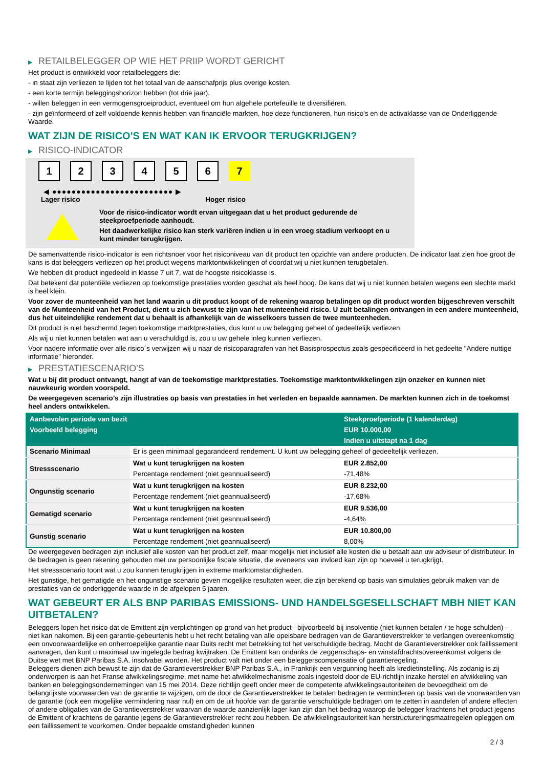▶ RETAILBELEGGER OP WIE HET PRIIP WORDT GERICHT
Het product is ontwikkeld voor retailbeleggers die:
- in staat zijn verliezen te lijden tot het totaal van de aanschafprijs plus overige kosten.
- een korte termijn beleggingshorizon hebben (tot drie jaar).
- willen beleggen in een vermogensgroeiproduct, eventueel om hun algehele portefeuille te diversifiëren.
- zijn geïnformeerd of zelf voldoende kennis hebben van financiële markten, hoe deze functioneren, hun risico's en de activaklasse van de Onderliggende Waarde.
WAT ZIJN DE RISICO'S EN WAT KAN IK ERVOOR TERUGKRIJGEN?
▶ RISICO-INDICATOR
1 2 3 4 5 6 7
◀ ●●●●●●●●●●●●●●●●●●●●●●●●● ▶
Lager risico Hoger risico
Voor de risico-indicator wordt ervan uitgegaan dat u het product gedurende de steekproefperiode aanhoudt.
Het daadwerkelijke risico kan sterk variëren indien u in een vroeg stadium verkoopt en u kunt minder terugkrijgen.
De samenvattende risico-indicator is een richtsnoer voor het risiconiveau van dit product ten opzichte van andere producten. De indicator laat zien hoe groot de kans is dat beleggers verliezen op het product wegens marktontwikkelingen of doordat wij u niet kunnen terugbetalen.
We hebben dit product ingedeeld in klasse 7 uit 7, wat de hoogste risicoklasse is.
Dat betekent dat potentiële verliezen op toekomstige prestaties worden geschat als heel hoog. De kans dat wij u niet kunnen betalen wegens een slechte markt is heel klein.
Voor zover de munteenheid van het land waarin u dit product koopt of de rekening waarop betalingen op dit product worden bijgeschreven verschilt van de Munteenheid van het Product, dient u zich bewust te zijn van het munteenheid risico. U zult betalingen ontvangen in een andere munteenheid, dus het uiteindelijke rendement dat u behaalt is afhankelijk van de wisselkoers tussen de twee munteenheden.
Dit product is niet beschermd tegen toekomstige marktprestaties, dus kunt u uw belegging geheel of gedeeltelijk verliezen.
Als wij u niet kunnen betalen wat aan u verschuldigd is, zou u uw gehele inleg kunnen verliezen.
Voor nadere informatie over alle risico´s verwijzen wij u naar de risicoparagrafen van het Basisprospectus zoals gespecificeerd in het gedeelte "Andere nuttige informatie" hieronder.
▶ PRESTATIESCENARIO'S
Wat u bij dit product ontvangt, hangt af van de toekomstige marktprestaties. Toekomstige marktontwikkelingen zijn onzeker en kunnen niet nauwkeurig worden voorspeld.
De weergegeven scenario’s zijn illustraties op basis van prestaties in het verleden en bepaalde aannamen. De markten kunnen zich in de toekomst heel anders ontwikkelen.
| Aanbevolen periode van bezit | | Steekproefperiode (1 kalenderdag) |
| --- | --- | --- |
| Voorbeeld belegging | | EUR 10.000,00 |
| | | Indien u uitstapt na 1 dag |
| Scenario Minimaal | Er is geen minimaal gegarandeerd rendement. U kunt uw belegging geheel of gedeeltelijk verliezen. | |
| Stressscenario | Wat u kunt terugkrijgen na kosten | EUR 2.852,00 |
| | Percentage rendement (niet geannualiseerd) | -71,48% |
| Ongunstig scenario | Wat u kunt terugkrijgen na kosten | EUR 8.232,00 |
| | Percentage rendement (niet geannualiseerd) | -17,68% |
| Gematigd scenario | Wat u kunt terugkrijgen na kosten | EUR 9.536,00 |
| | Percentage rendement (niet geannualiseerd) | -4,64% |
| Gunstig scenario | Wat u kunt terugkrijgen na kosten | EUR 10.800,00 |
| | Percentage rendement (niet geannualiseerd) | 8,00% |
De weergegeven bedragen zijn inclusief alle kosten van het product zelf, maar mogelijk niet inclusief alle kosten die u betaalt aan uw adviseur of distributeur. In de bedragen is geen rekening gehouden met uw persoonlijke fiscale situatie, die eveneens van invloed kan zijn op hoeveel u terugkrijgt.
Het stressscenario toont wat u zou kunnen terugkrijgen in extreme marktomstandigheden.
Het gunstige, het gematigde en het ongunstige scenario geven mogelijke resultaten weer, die zijn berekend op basis van simulaties gebruik maken van de prestaties van de onderliggende waarde in de afgelopen 5 jaaren.
WAT GEBEURT ER ALS BNP PARIBAS EMISSIONS- UND HANDELSGESELLSCHAFT MBH NIET KAN UITBETALEN?
Beleggers lopen het risico dat de Emittent zijn verplichtingen op grond van het product– bijvoorbeeld bij insolventie (niet kunnen betalen / te hoge schulden) – niet kan nakomen. Bij een garantie-gebeurtenis hebt u het recht betaling van alle opeisbare bedragen van de Garantieverstrekker te verlangen overeenkomstig een onvoorwaardelijke en onherroepelijke garantie naar Duits recht met betrekking tot het verschuldigde bedrag. Mocht de Garantieverstrekker ook faillissement aanvragen, dan kunt u maximaal uw ingelegde bedrag kwijtraken. De Emittent kan ondanks de zeggenschaps- en winstafdrachtsovereenkomst volgens de Duitse wet met BNP Paribas S.A. insolvabel worden. Het product valt niet onder een beleggerscompensatie of garantieregeling.
Beleggers dienen zich bewust te zijn dat de Garantieverstrekker BNP Paribas S.A., in Frankrijk een vergunning heeft als kredietinstelling. Als zodanig is zij onderworpen is aan het Franse afwikkelingsregime, met name het afwikkelmechanisme zoals ingesteld door de EU-richtlijn inzake herstel en afwikkeling van banken en beleggingsondernemingen van 15 mei 2014. Deze richtlijn geeft onder meer de competente afwikkelingsautoriteiten de bevoegdheid om de belangrijkste voorwaarden van de garantie te wijzigen, om de door de Garantieverstrekker te betalen bedragen te verminderen op basis van de voorwaarden van de garantie (ook een mogelijke vermindering naar nul) en om de uit hoofde van de garantie verschuldigde bedragen om te zetten in aandelen of andere effecten of andere obligaties van de Garantieverstrekker waarvan de waarde aanzienlijk lager kan zijn dan het bedrag waarop de belegger krachtens het product jegens de Emittent of krachtens de garantie jegens de Garantieverstrekker recht zou hebben. De afwikkelingsautoriteit kan herstructureringsmaatregelen opleggen om een faillissement te voorkomen. Onder bepaalde omstandigheden kunnen
2 / 3